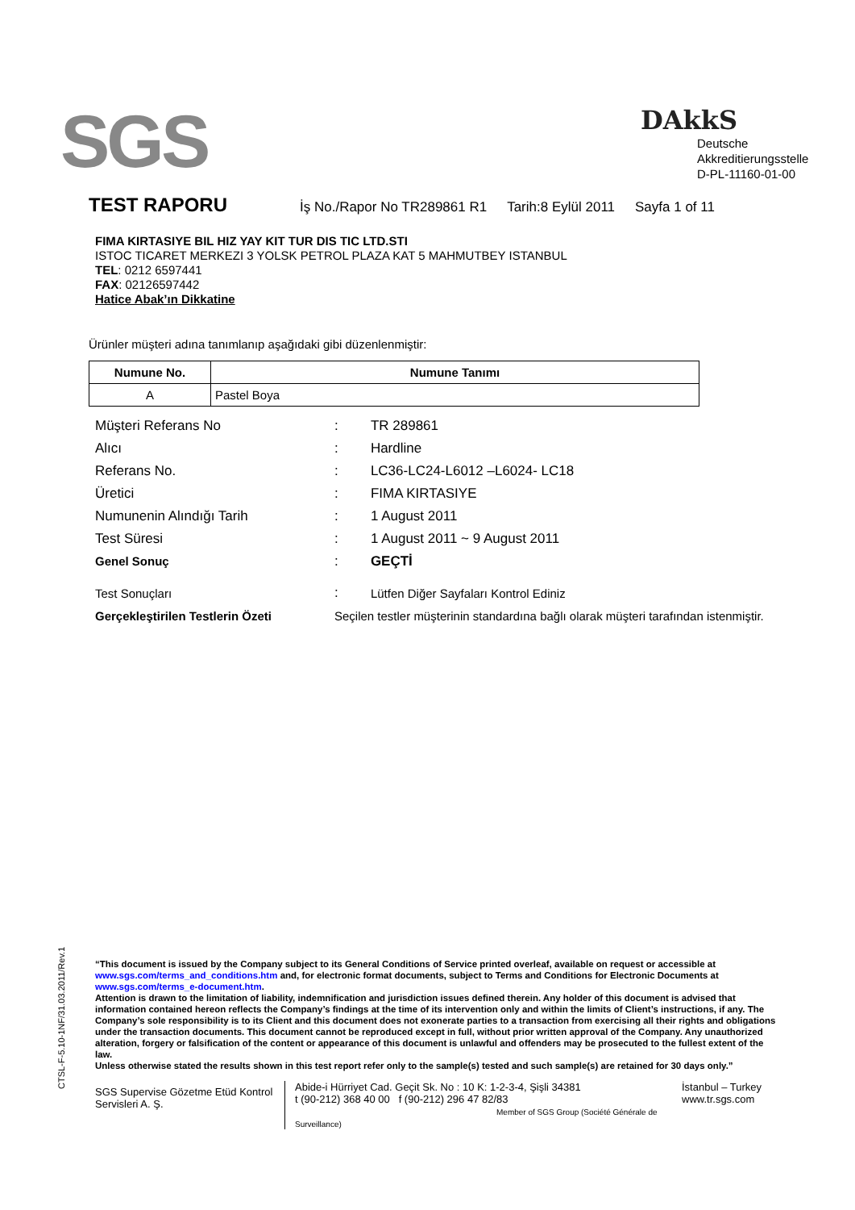SGS
DAkkS
Deutsche
Akkreditierungsstelle
D-PL-11160-01-00
TEST RAPORU İş No./Rapor No TR289861 R1 Tarih:8 Eylül 2011 Sayfa 1 of 11
FIMA KIRTASIYE BIL HIZ YAY KIT TUR DIS TIC LTD.STI
ISTOC TICARET MERKEZI 3 YOLSK PETROL PLAZA KAT 5 MAHMUTBEY ISTANBUL
TEL: 0212 6597441
FAX: 02126597442
Hatice Abak’ın Dikkatine
Ürünler müşteri adına tanımlanıp aşağıdaki gibi düzenlenmiştir:
| Numune No. | Numune Tanımı |
| --- | --- |
| A | Pastel Boya |
| Müşteri Referans No | : | TR 289861 |
| Alıcı | : | Hardline |
| Referans No. | : | LC36-LC24-L6012 –L6024- LC18 |
| Üretici | : | FIMA KIRTASIYE |
| Numunenin Alındığı Tarih | : | 1 August 2011 |
| Test Süresi | : | 1 August 2011 ~ 9 August 2011 |
| Genel Sonuç | : | GEÇTİ |
| Test Sonuçları | : | Lütfen Diğer Sayfaları Kontrol Ediniz |
| Gerçekleştirilen Testlerin Özeti | Seçilen testler müşterinin standardına bağlı olarak müşteri tarafından istenmiştir. | |
CTSL-F-5.10-1NF/31.03.2011/Rev.1
“This document is issued by the Company subject to its General Conditions of Service printed overleaf, available on request or accessible at www.sgs.com/terms_and_conditions.htm and, for electronic format documents, subject to Terms and Conditions for Electronic Documents at www.sgs.com/terms_e-document.htm.
Attention is drawn to the limitation of liability, indemnification and jurisdiction issues defined therein. Any holder of this document is advised that information contained hereon reflects the Company’s findings at the time of its intervention only and within the limits of Client’s instructions, if any. The Company’s sole responsibility is to its Client and this document does not exonerate parties to a transaction from exercising all their rights and obligations under the transaction documents. This document cannot be reproduced except in full, without prior written approval of the Company. Any unauthorized alteration, forgery or falsification of the content or appearance of this document is unlawful and offenders may be prosecuted to the fullest extent of the law.
Unless otherwise stated the results shown in this test report refer only to the sample(s) tested and such sample(s) are retained for 30 days only.”
SGS Supervise Gözetme Etüd Kontrol Servisleri A. Ş.
Abide-i Hürriyet Cad. Geçit Sk. No : 10 K: 1-2-3-4, Şişli 34381
t (90-212) 368 40 00 f (90-212) 296 47 82/83
Member of SGS Group (Société Générale de Surveillance)
İstanbul – Turkey
www.tr.sgs.com